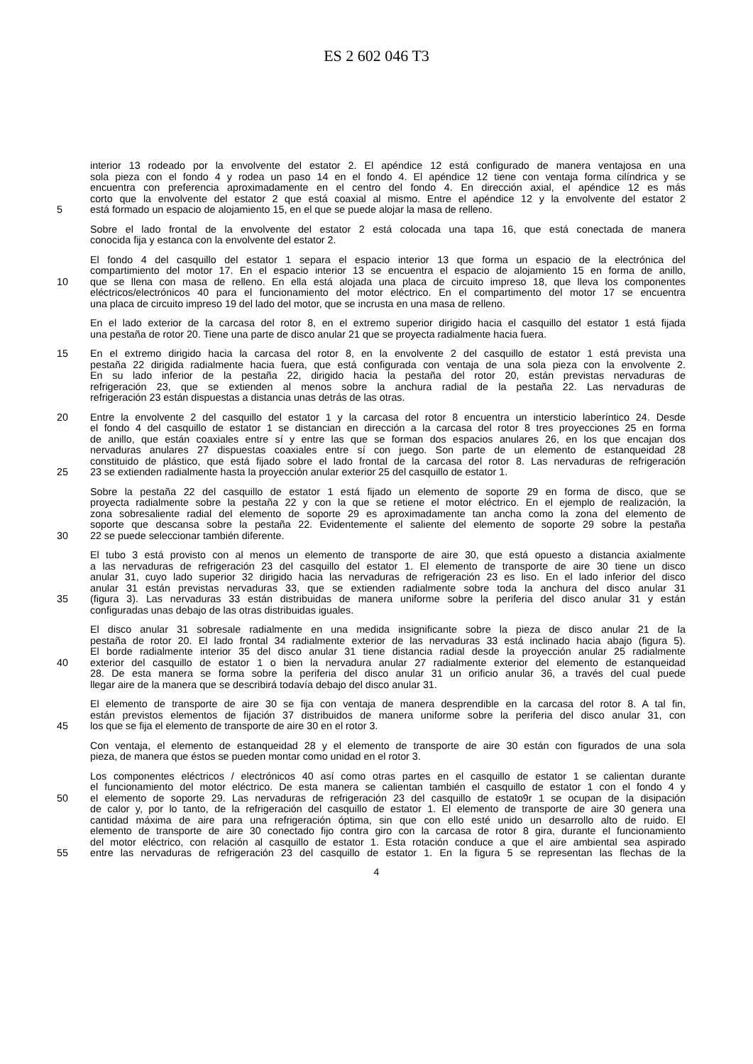ES 2 602 046 T3
interior 13 rodeado por la envolvente del estator 2. El apéndice 12 está configurado de manera ventajosa en una
sola pieza con el fondo 4 y rodea un paso 14 en el fondo 4. El apéndice 12 tiene con ventaja forma cilíndrica y se
encuentra con preferencia aproximadamente en el centro del fondo 4. En dirección axial, el apéndice 12 es más
corto que la envolvente del estator 2 que está coaxial al mismo. Entre el apéndice 12 y la envolvente del estator 2
5 está formado un espacio de alojamiento 15, en el que se puede alojar la masa de relleno.
Sobre el lado frontal de la envolvente del estator 2 está colocada una tapa 16, que está conectada de manera
conocida fija y estanca con la envolvente del estator 2.
El fondo 4 del casquillo del estator 1 separa el espacio interior 13 que forma un espacio de la electrónica del
compartimiento del motor 17. En el espacio interior 13 se encuentra el espacio de alojamiento 15 en forma de anillo,
10 que se llena con masa de relleno. En ella está alojada una placa de circuito impreso 18, que lleva los componentes
eléctricos/electrónicos 40 para el funcionamiento del motor eléctrico. En el compartimento del motor 17 se encuentra
una placa de circuito impreso 19 del lado del motor, que se incrusta en una masa de relleno.
En el lado exterior de la carcasa del rotor 8, en el extremo superior dirigido hacia el casquillo del estator 1 está fijada
una pestaña de rotor 20. Tiene una parte de disco anular 21 que se proyecta radialmente hacia fuera.
15 En el extremo dirigido hacia la carcasa del rotor 8, en la envolvente 2 del casquillo de estator 1 está prevista una
pestaña 22 dirigida radialmente hacia fuera, que está configurada con ventaja de una sola pieza con la envolvente 2.
En su lado inferior de la pestaña 22, dirigido hacia la pestaña del rotor 20, están previstas nervaduras de
refrigeración 23, que se extienden al menos sobre la anchura radial de la pestaña 22. Las nervaduras de
refrigeración 23 están dispuestas a distancia unas detrás de las otras.
20 Entre la envolvente 2 del casquillo del estator 1 y la carcasa del rotor 8 encuentra un intersticio laberíntico 24. Desde
el fondo 4 del casquillo de estator 1 se distancian en dirección a la carcasa del rotor 8 tres proyecciones 25 en forma
de anillo, que están coaxiales entre sí y entre las que se forman dos espacios anulares 26, en los que encajan dos
nervaduras anulares 27 dispuestas coaxiales entre sí con juego. Son parte de un elemento de estanqueidad 28
constituido de plástico, que está fijado sobre el lado frontal de la carcasa del rotor 8. Las nervaduras de refrigeración
25 23 se extienden radialmente hasta la proyección anular exterior 25 del casquillo de estator 1.
Sobre la pestaña 22 del casquillo de estator 1 está fijado un elemento de soporte 29 en forma de disco, que se
proyecta radialmente sobre la pestaña 22 y con la que se retiene el motor eléctrico. En el ejemplo de realización, la
zona sobresaliente radial del elemento de soporte 29 es aproximadamente tan ancha como la zona del elemento de
soporte que descansa sobre la pestaña 22. Evidentemente el saliente del elemento de soporte 29 sobre la pestaña
30 22 se puede seleccionar también diferente.
El tubo 3 está provisto con al menos un elemento de transporte de aire 30, que está opuesto a distancia axialmente
a las nervaduras de refrigeración 23 del casquillo del estator 1. El elemento de transporte de aire 30 tiene un disco
anular 31, cuyo lado superior 32 dirigido hacia las nervaduras de refrigeración 23 es liso. En el lado inferior del disco
anular 31 están previstas nervaduras 33, que se extienden radialmente sobre toda la anchura del disco anular 31
35 (figura 3). Las nervaduras 33 están distribuidas de manera uniforme sobre la periferia del disco anular 31 y están
configuradas unas debajo de las otras distribuidas iguales.
El disco anular 31 sobresale radialmente en una medida insignificante sobre la pieza de disco anular 21 de la
pestaña de rotor 20. El lado frontal 34 radialmente exterior de las nervaduras 33 está inclinado hacia abajo (figura 5).
El borde radialmente interior 35 del disco anular 31 tiene distancia radial desde la proyección anular 25 radialmente
40 exterior del casquillo de estator 1 o bien la nervadura anular 27 radialmente exterior del elemento de estanqueidad
28. De esta manera se forma sobre la periferia del disco anular 31 un orificio anular 36, a través del cual puede
llegar aire de la manera que se describirá todavía debajo del disco anular 31.
El elemento de transporte de aire 30 se fija con ventaja de manera desprendible en la carcasa del rotor 8. A tal fin,
están previstos elementos de fijación 37 distribuidos de manera uniforme sobre la periferia del disco anular 31, con
45 los que se fija el elemento de transporte de aire 30 en el rotor 3.
Con ventaja, el elemento de estanqueidad 28 y el elemento de transporte de aire 30 están con figurados de una sola
pieza, de manera que éstos se pueden montar como unidad en el rotor 3.
Los componentes eléctricos / electrónicos 40 así como otras partes en el casquillo de estator 1 se calientan durante
el funcionamiento del motor eléctrico. De esta manera se calientan también el casquillo de estator 1 con el fondo 4 y
50 el elemento de soporte 29. Las nervaduras de refrigeración 23 del casquillo de estato9r 1 se ocupan de la disipación
de calor y, por lo tanto, de la refrigeración del casquillo de estator 1. El elemento de transporte de aire 30 genera una
cantidad máxima de aire para una refrigeración óptima, sin que con ello esté unido un desarrollo alto de ruido. El
elemento de transporte de aire 30 conectado fijo contra giro con la carcasa de rotor 8 gira, durante el funcionamiento
del motor eléctrico, con relación al casquillo de estator 1. Esta rotación conduce a que el aire ambiental sea aspirado
55 entre las nervaduras de refrigeración 23 del casquillo de estator 1. En la figura 5 se representan las flechas de la
4